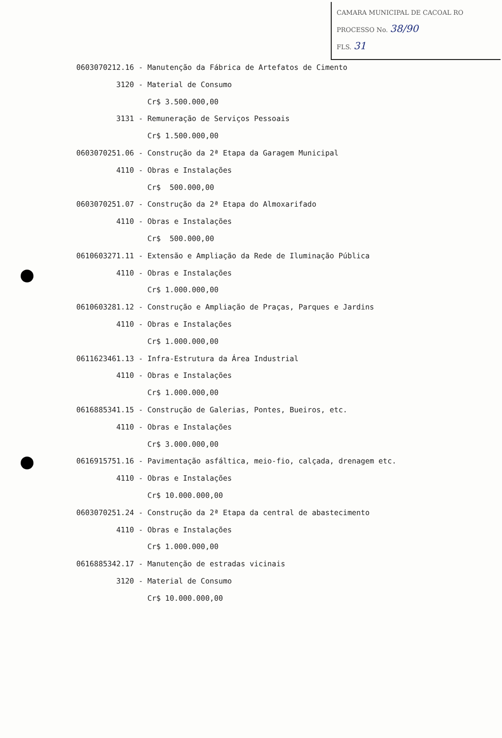CAMARA MUNICIPAL DE CACOAL RO
PROCESSO No. 38/90
FLS. 31
0603070212.16 - Manutenção da Fábrica de Artefatos de Cimento
3120 - Material de Consumo
Cr$ 3.500.000,00
3131 - Remuneração de Serviços Pessoais
Cr$ 1.500.000,00
0603070251.06 - Construção da 2ª Etapa da Garagem Municipal
4110 - Obras e Instalações
Cr$ 500.000,00
0603070251.07 - Construção da 2ª Etapa do Almoxarifado
4110 - Obras e Instalações
Cr$ 500.000,00
0610603271.11 - Extensão e Ampliação da Rede de Iluminação Pública
4110 - Obras e Instalações
Cr$ 1.000.000,00
0610603281.12 - Construção e Ampliação de Praças, Parques e Jardins
4110 - Obras e Instalações
Cr$ 1.000.000,00
0611623461.13 - Infra-Estrutura da Área Industrial
4110 - Obras e Instalações
Cr$ 1.000.000,00
0616885341.15 - Construção de Galerias, Pontes, Bueiros, etc.
4110 - Obras e Instalações
Cr$ 3.000.000,00
0616915751.16 - Pavimentação asfáltica, meio-fio, calçada, drenagem etc.
4110 - Obras e Instalações
Cr$ 10.000.000,00
0603070251.24 - Construção da 2ª Etapa da central de abastecimento
4110 - Obras e Instalações
Cr$ 1.000.000,00
0616885342.17 - Manutenção de estradas vicinais
3120 - Material de Consumo
Cr$ 10.000.000,00